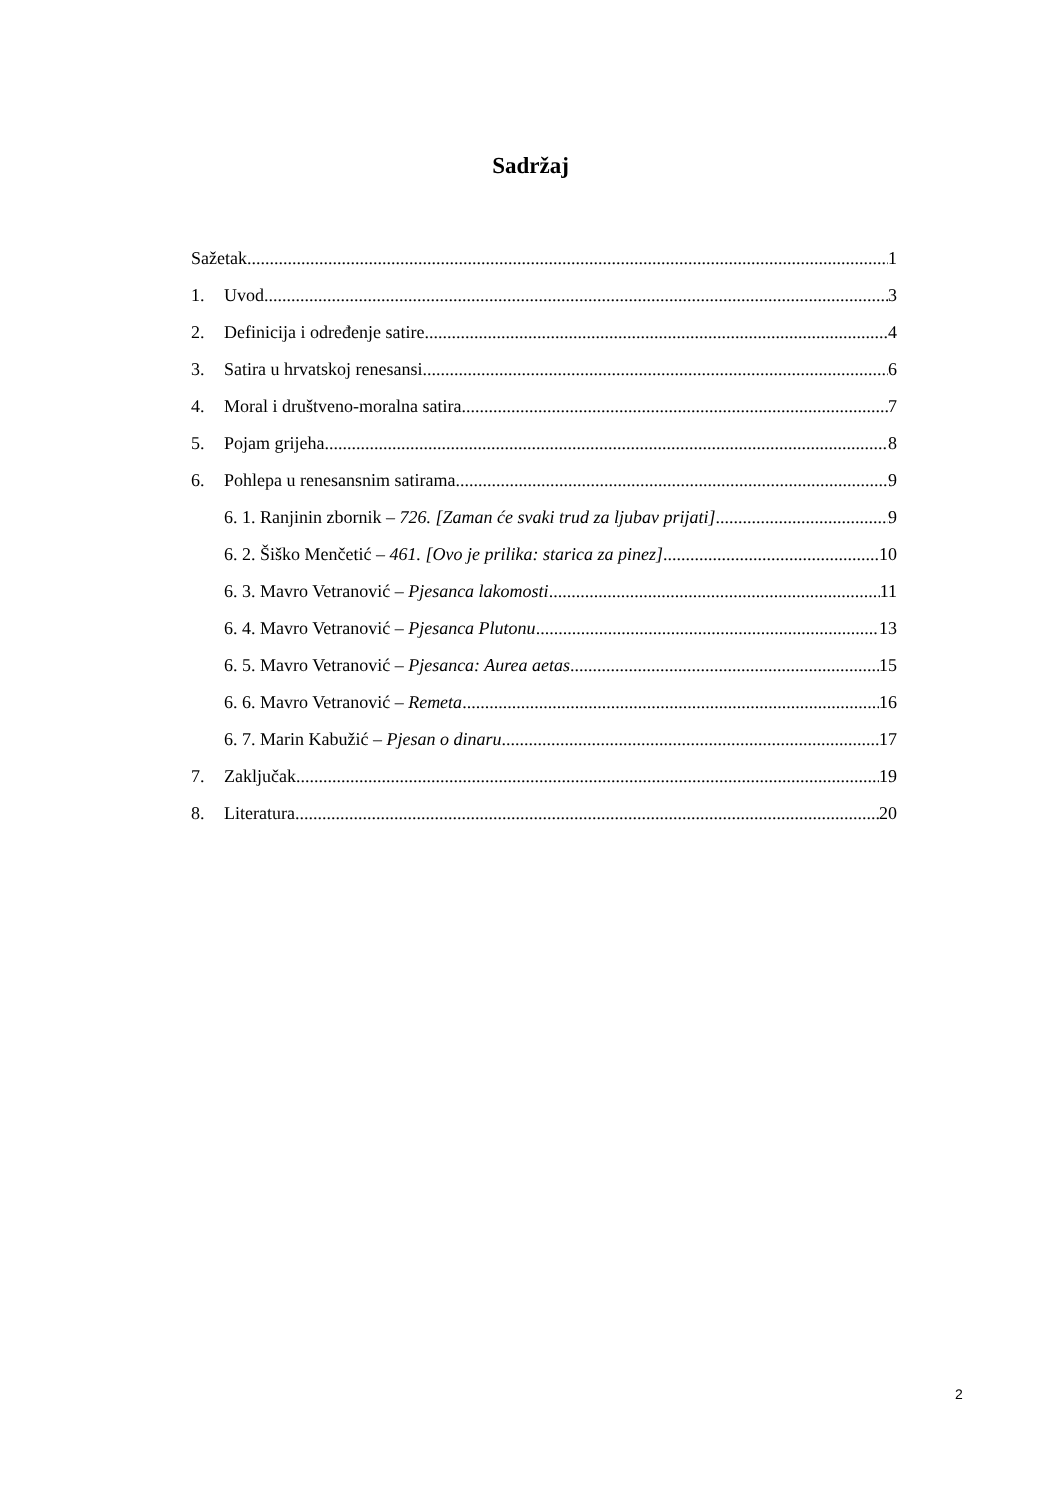Sadržaj
Sažetak 1
1. Uvod 3
2. Definicija i određenje satire 4
3. Satira u hrvatskoj renesansi 6
4. Moral i društveno-moralna satira 7
5. Pojam grijeha 8
6. Pohlepa u renesansnim satirama 9
6. 1. Ranjinin zbornik – 726. [Zaman će svaki trud za ljubav prijati] 9
6. 2. Šiško Menčetić – 461. [Ovo je prilika: starica za pinez] 10
6. 3. Mavro Vetranović – Pjesanca lakomosti 11
6. 4. Mavro Vetranović – Pjesanca Plutonu 13
6. 5. Mavro Vetranović – Pjesanca: Aurea aetas 15
6. 6. Mavro Vetranović – Remeta 16
6. 7. Marin Kabužić – Pjesan o dinaru 17
7. Zaključak 19
8. Literatura 20
2